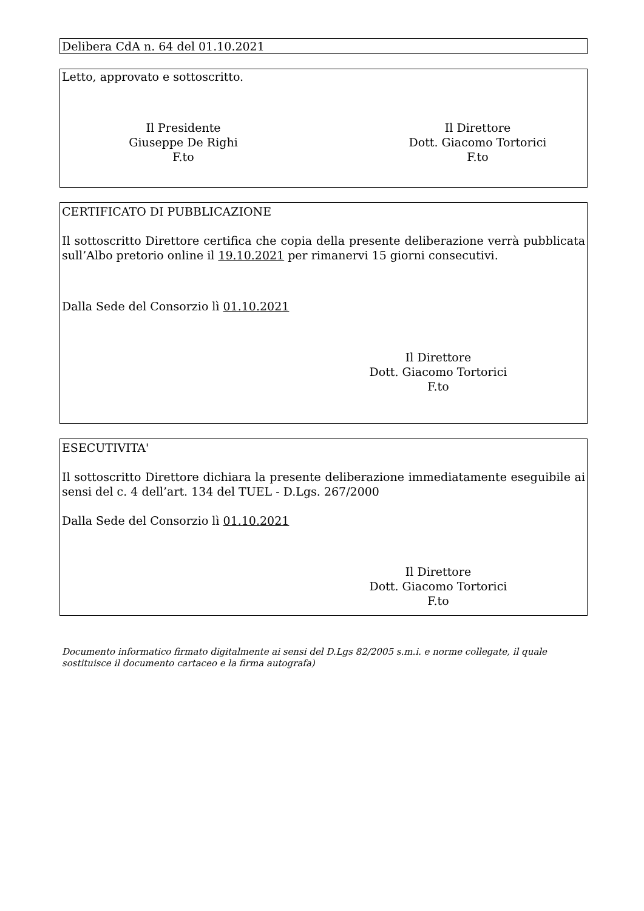Delibera CdA n. 64 del 01.10.2021
Letto, approvato e sottoscritto.
Il Presidente
Giuseppe De Righi
F.to
Il Direttore
Dott. Giacomo Tortorici
F.to
CERTIFICATO DI PUBBLICAZIONE
Il sottoscritto Direttore certifica che copia della presente deliberazione verrà pubblicata sull’Albo pretorio online il 19.10.2021 per rimanervi 15 giorni consecutivi.
Dalla Sede del Consorzio lì 01.10.2021
Il Direttore
Dott. Giacomo Tortorici
F.to
ESECUTIVITA'
Il sottoscritto Direttore dichiara la presente deliberazione immediatamente eseguibile ai sensi del c. 4 dell’art. 134 del TUEL - D.Lgs. 267/2000
Dalla Sede del Consorzio lì 01.10.2021
Il Direttore
Dott. Giacomo Tortorici
F.to
Documento informatico firmato digitalmente ai sensi del D.Lgs 82/2005 s.m.i. e norme collegate, il quale sostituisce il documento cartaceo e la firma autografa)